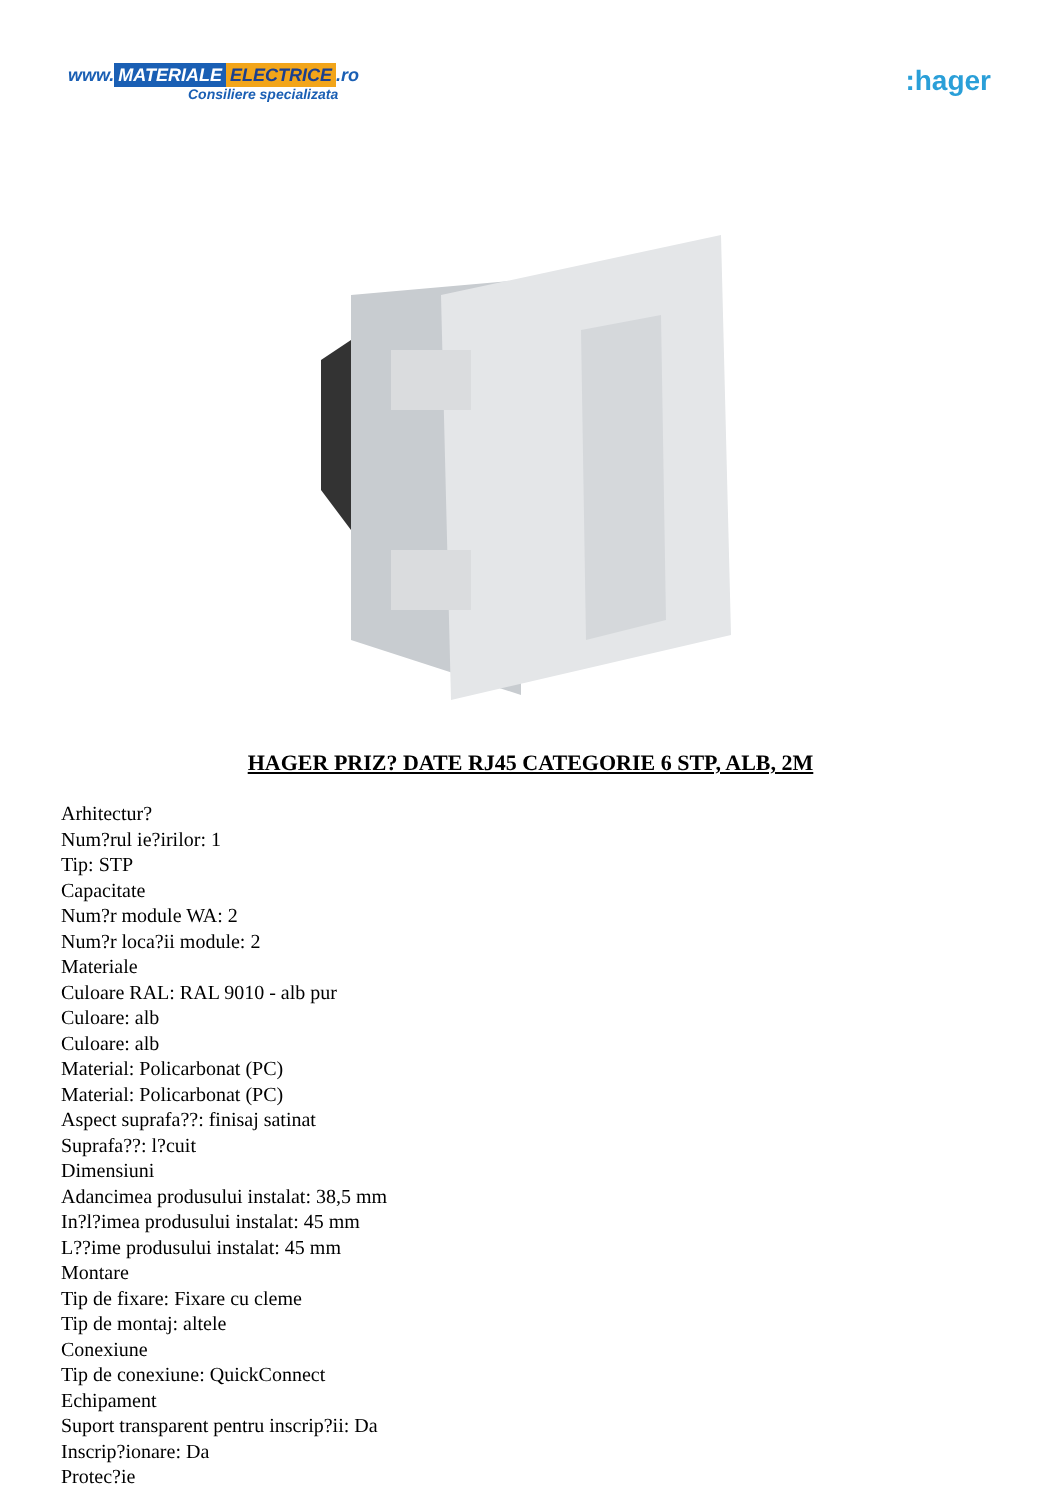www. MATERIALE ELECTRICE.ro
Consiliere specializata
:hager
HAGER PRIZ? DATE RJ45 CATEGORIE 6 STP, ALB, 2M
Arhitectur?
Num?rul ie?irilor: 1
Tip: STP
Capacitate
Num?r module WA: 2
Num?r loca?ii module: 2
Materiale
Culoare RAL: RAL 9010 - alb pur
Culoare: alb
Culoare: alb
Material: Policarbonat (PC)
Material: Policarbonat (PC)
Aspect suprafa??: finisaj satinat
Suprafa??: l?cuit
Dimensiuni
Adancimea produsului instalat: 38,5 mm
In?l?imea produsului instalat: 45 mm
L??ime produsului instalat: 45 mm
Montare
Tip de fixare: Fixare cu cleme
Tip de montaj: altele
Conexiune
Tip de conexiune: QuickConnect
Echipament
Suport transparent pentru inscrip?ii: Da
Inscrip?ionare: Da
Protec?ie